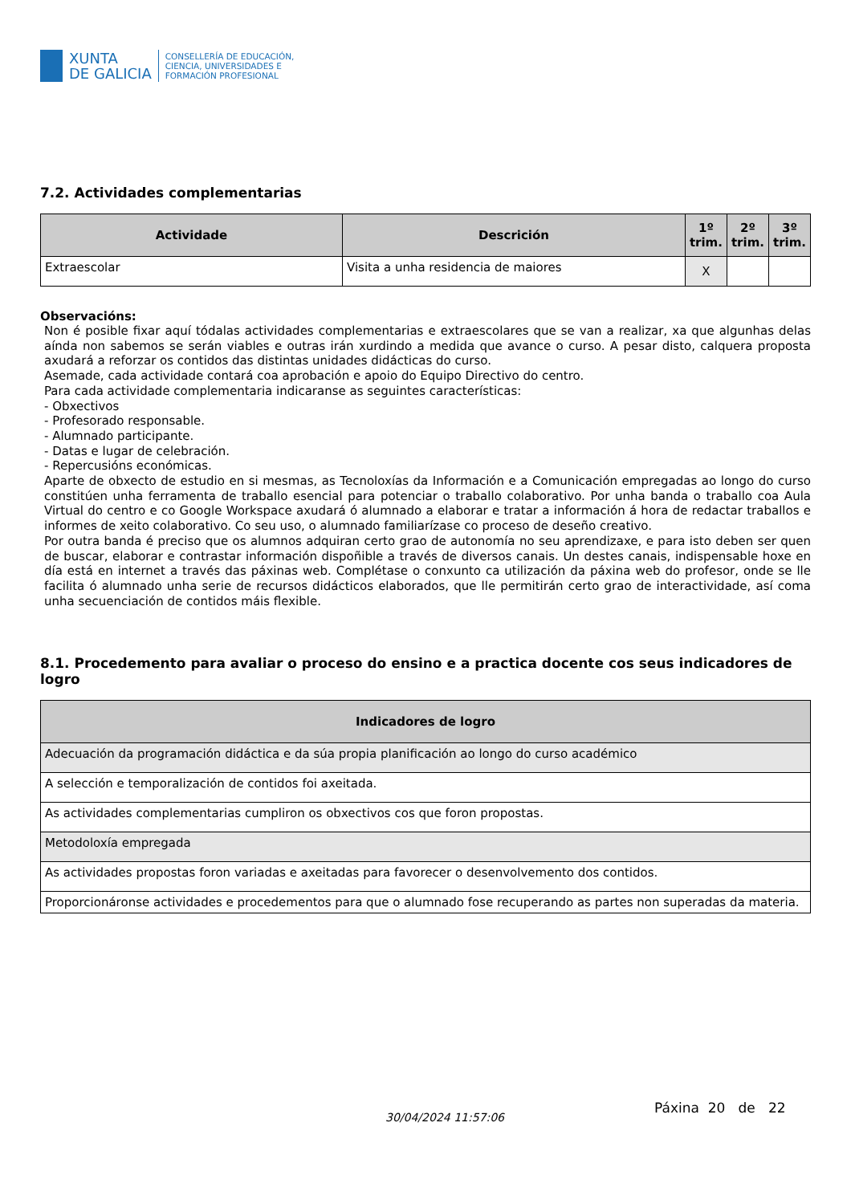XUNTA
DE GALICIA
CONSELLERÍA DE EDUCACIÓN,
CIENCIA, UNIVERSIDADES E
FORMACIÓN PROFESIONAL
7.2. Actividades complementarias
| Actividade | Descrición | 1º trim. | 2º trim. | 3º trim. |
| --- | --- | --- | --- | --- |
| Extraescolar | Visita a unha residencia de maiores | X | | |
Observacións:
Non é posible fixar aquí tódalas actividades complementarias e extraescolares que se van a realizar, xa que algunhas delas aínda non sabemos se serán viables e outras irán xurdindo a medida que avance o curso. A pesar disto, calquera proposta axudará a reforzar os contidos das distintas unidades didácticas do curso.
Asemade, cada actividade contará coa aprobación e apoio do Equipo Directivo do centro.
Para cada actividade complementaria indicaranse as seguintes características:
- Obxectivos
- Profesorado responsable.
- Alumnado participante.
- Datas e lugar de celebración.
- Repercusións económicas.
Aparte de obxecto de estudio en si mesmas, as Tecnoloxías da Información e a Comunicación empregadas ao longo do curso constitúen unha ferramenta de traballo esencial para potenciar o traballo colaborativo. Por unha banda o traballo coa Aula Virtual do centro e co Google Workspace axudará ó alumnado a elaborar e tratar a información á hora de redactar traballos e informes de xeito colaborativo. Co seu uso, o alumnado familiarízase co proceso de deseño creativo.
Por outra banda é preciso que os alumnos adquiran certo grao de autonomía no seu aprendizaxe, e para isto deben ser quen de buscar, elaborar e contrastar información dispoñible a través de diversos canais. Un destes canais, indispensable hoxe en día está en internet a través das páxinas web. Complétase o conxunto ca utilización da páxina web do profesor, onde se lle facilita ó alumnado unha serie de recursos didácticos elaborados, que lle permitirán certo grao de interactividade, así coma unha secuenciación de contidos máis flexible.
8.1. Procedemento para avaliar o proceso do ensino e a practica docente cos seus indicadores de logro
| Indicadores de logro |
| --- |
| Adecuación da programación didáctica e da súa propia planificación ao longo do curso académico |
| A selección e temporalización de contidos foi axeitada. |
| As actividades complementarias cumpliron os obxectivos cos que foron propostas. |
| Metodoloxía empregada |
| As actividades propostas foron variadas e axeitadas para favorecer o desenvolvemento dos contidos. |
| Proporcionáronse actividades e procedementos para que o alumnado fose recuperando as partes non superadas da materia. |
30/04/2024 11:57:06
Páxina 20 de 22